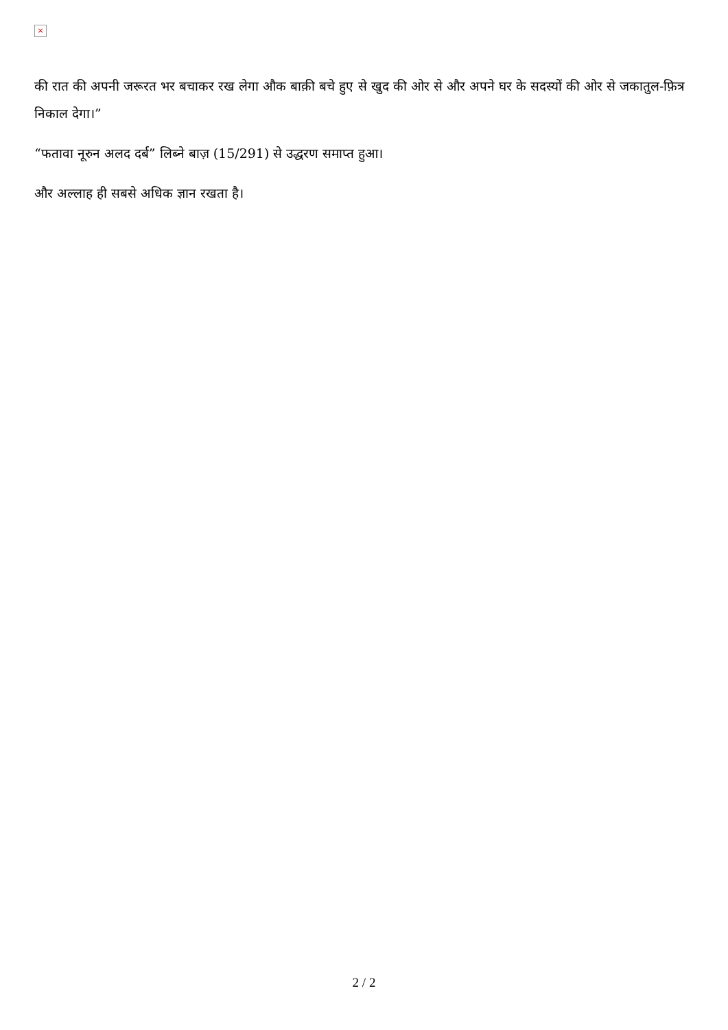×
की रात की अपनी जरूरत भर बचाकर रख लेगा औक बाक़ी बचे हुए से खुद की ओर से और अपने घर के सदस्यों की ओर से जकातुल-फ़ित्र निकाल देगा।”
“फतावा नूरुन अलद दर्ब” लिब्ने बाज़ (15/291) से उद्धरण समाप्त हुआ।
और अल्लाह ही सबसे अधिक ज्ञान रखता है।
2 / 2